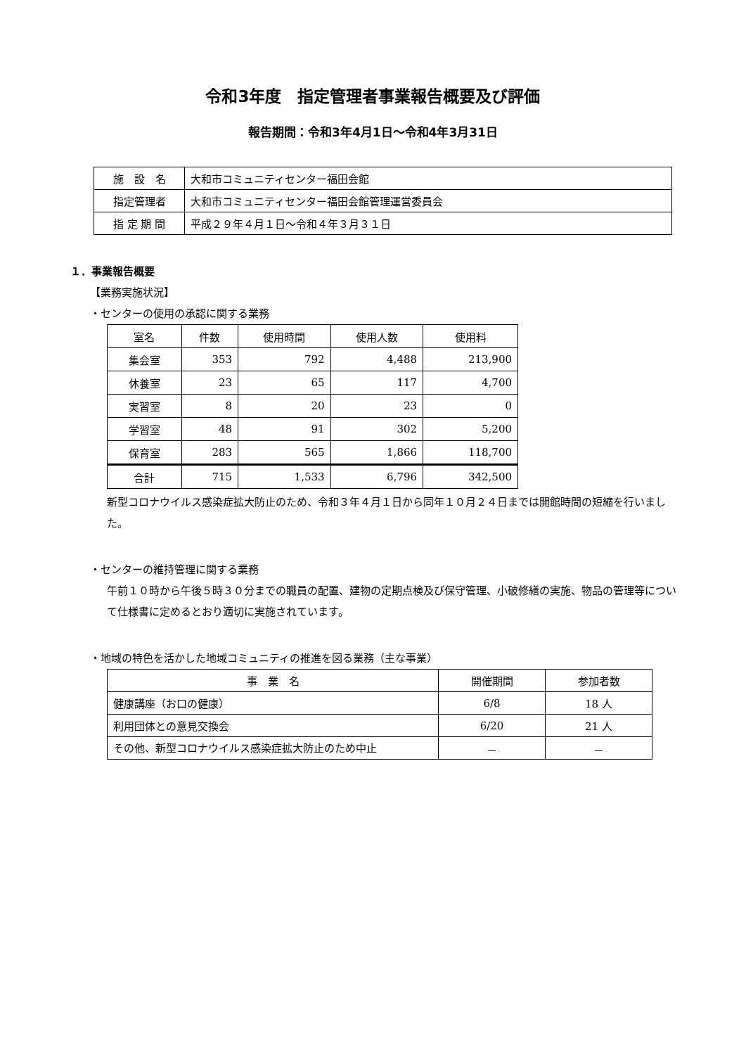令和3年度　指定管理者事業報告概要及び評価
報告期間：令和3年4月1日～令和4年3月31日
| 施 設 名 | 大和市コミュニティセンター福田会館 |
| 指定管理者 | 大和市コミュニティセンター福田会館管理運営委員会 |
| 指 定 期 間 | 平成２９年４月１日～令和４年３月３１日 |
１．事業報告概要
【業務実施状況】
・センターの使用の承認に関する業務
| 室名 | 件数 | 使用時間 | 使用人数 | 使用料 |
| --- | --- | --- | --- | --- |
| 集会室 | 353 | 792 | 4,488 | 213,900 |
| 休養室 | 23 | 65 | 117 | 4,700 |
| 実習室 | 8 | 20 | 23 | 0 |
| 学習室 | 48 | 91 | 302 | 5,200 |
| 保育室 | 283 | 565 | 1,866 | 118,700 |
| 合計 | 715 | 1,533 | 6,796 | 342,500 |
新型コロナウイルス感染症拡大防止のため、令和３年４月１日から同年１０月２４日までは開館時間の短縮を行いました。
・センターの維持管理に関する業務
午前１０時から午後５時３０分までの職員の配置、建物の定期点検及び保守管理、小破修繕の実施、物品の管理等について仕様書に定めるとおり適切に実施されています。
・地域の特色を活かした地域コミュニティの推進を図る業務（主な事業）
| 事 業 名 | 開催期間 | 参加者数 |
| --- | --- | --- |
| 健康講座（お口の健康） | 6/8 | 18 人 |
| 利用団体との意見交換会 | 6/20 | 21 人 |
| その他、新型コロナウイルス感染症拡大防止のため中止 | － | － |